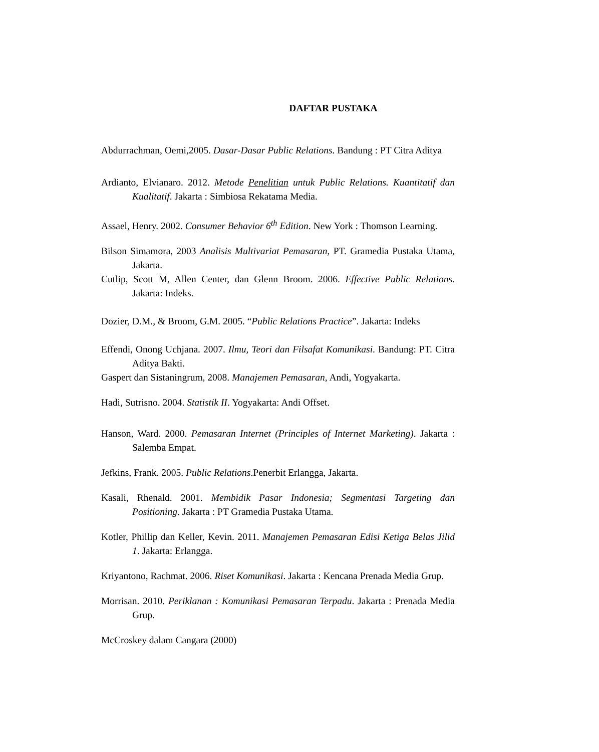DAFTAR PUSTAKA
Abdurrachman, Oemi,2005. Dasar-Dasar Public Relations. Bandung : PT Citra Aditya
Ardianto, Elvianaro. 2012. Metode Penelitian untuk Public Relations. Kuantitatif dan Kualitatif. Jakarta : Simbiosa Rekatama Media.
Assael, Henry. 2002. Consumer Behavior 6<sup>th</sup> Edition. New York : Thomson Learning.
Bilson Simamora, 2003 Analisis Multivariat Pemasaran, PT. Gramedia Pustaka Utama, Jakarta.
Cutlip, Scott M, Allen Center, dan Glenn Broom. 2006. Effective Public Relations. Jakarta: Indeks.
Dozier, D.M., & Broom, G.M. 2005. “Public Relations Practice”. Jakarta: Indeks
Effendi, Onong Uchjana. 2007. Ilmu, Teori dan Filsafat Komunikasi. Bandung: PT. Citra Aditya Bakti.
Gaspert dan Sistaningrum, 2008. Manajemen Pemasaran, Andi, Yogyakarta.
Hadi, Sutrisno. 2004. Statistik II. Yogyakarta: Andi Offset.
Hanson, Ward. 2000. Pemasaran Internet (Principles of Internet Marketing). Jakarta : Salemba Empat.
Jefkins, Frank. 2005. Public Relations.Penerbit Erlangga, Jakarta.
Kasali, Rhenald. 2001. Membidik Pasar Indonesia; Segmentasi Targeting dan Positioning. Jakarta : PT Gramedia Pustaka Utama.
Kotler, Phillip dan Keller, Kevin. 2011. Manajemen Pemasaran Edisi Ketiga Belas Jilid 1. Jakarta: Erlangga.
Kriyantono, Rachmat. 2006. Riset Komunikasi. Jakarta : Kencana Prenada Media Grup.
Morrisan. 2010. Periklanan : Komunikasi Pemasaran Terpadu. Jakarta : Prenada Media Grup.
McCroskey dalam Cangara (2000)